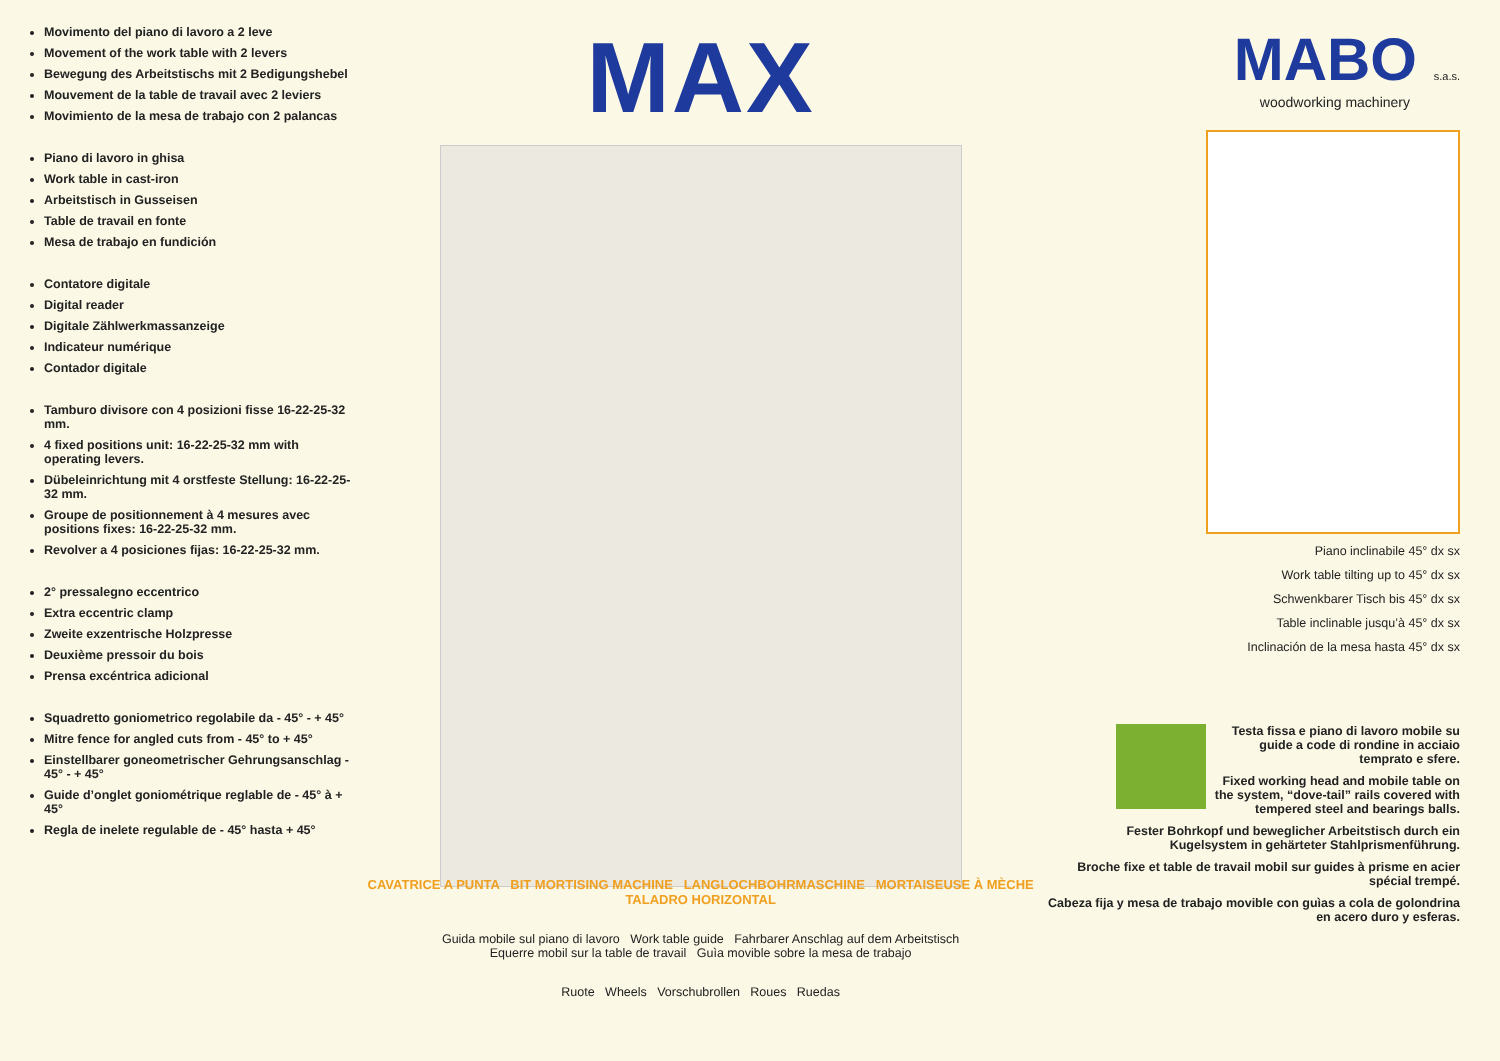Movimento del piano di lavoro a 2 leve
Movement of the work table with 2 levers
Bewegung des Arbeitstischs mit 2 Bedigungshebel
Mouvement de la table de travail avec 2 leviers
Movimiento de la mesa de trabajo con 2 palancas
Piano di lavoro in ghisa
Work table in cast-iron
Arbeitstisch in Gusseisen
Table de travail en fonte
Mesa de trabajo en fundición
Contatore digitale
Digital reader
Digitale Zählwerkmassanzeige
Indicateur numérique
Contador digitale
Tamburo divisore con 4 posizioni fisse 16-22-25-32 mm.
4 fixed positions unit: 16-22-25-32 mm with operating levers.
Dübeleinrichtung mit 4 orstfeste Stellung: 16-22-25-32 mm.
Groupe de positionnement à 4 mesures avec positions fixes: 16-22-25-32 mm.
Revolver a 4 posiciones fijas: 16-22-25-32 mm.
2° pressalegno eccentrico
Extra eccentric clamp
Zweite exzentrische Holzpresse
Deuxième pressoir du bois
Prensa excéntrica adicional
Squadretto goniometrico regolabile da - 45° - + 45°
Mitre fence for angled cuts from - 45° to + 45°
Einstellbarer goneometrischer Gehrungsanschlag - 45° - + 45°
Guide d’onglet goniométrique reglable de - 45° à + 45°
Regla de inelete regulable de - 45° hasta + 45°
MAX
CAVATRICE A PUNTA BIT MORTISING MACHINE LANGLOCHBOHRMASCHINE MORTAISEUSE À MÈCHE
TALADRO HORIZONTAL
Guida mobile sul piano di lavoro Work table guide Fahrbarer Anschlag auf dem Arbeitstisch
Equerre mobil sur la table de travail Guìa movible sobre la mesa de trabajo
Ruote Wheels Vorschubrollen Roues Ruedas
MABO s.a.s.
woodworking machinery
Piano inclinabile 45° dx sx
Work table tilting up to 45° dx sx
Schwenkbarer Tisch bis 45° dx sx
Table inclinable jusqu’à 45° dx sx
Inclinación de la mesa hasta 45° dx sx
Testa fissa e piano di lavoro mobile su guide a code di rondine in acciaio temprato e sfere.
Fixed working head and mobile table on the system, “dove-tail” rails covered with tempered steel and bearings balls.
Fester Bohrkopf und beweglicher Arbeitstisch durch ein Kugelsystem in gehärteter Stahlprismenführung.
Broche fixe et table de travail mobil sur guides à prisme en acier spécial trempé.
Cabeza fija y mesa de trabajo movible con guìas a cola de golondrina en acero duro y esferas.